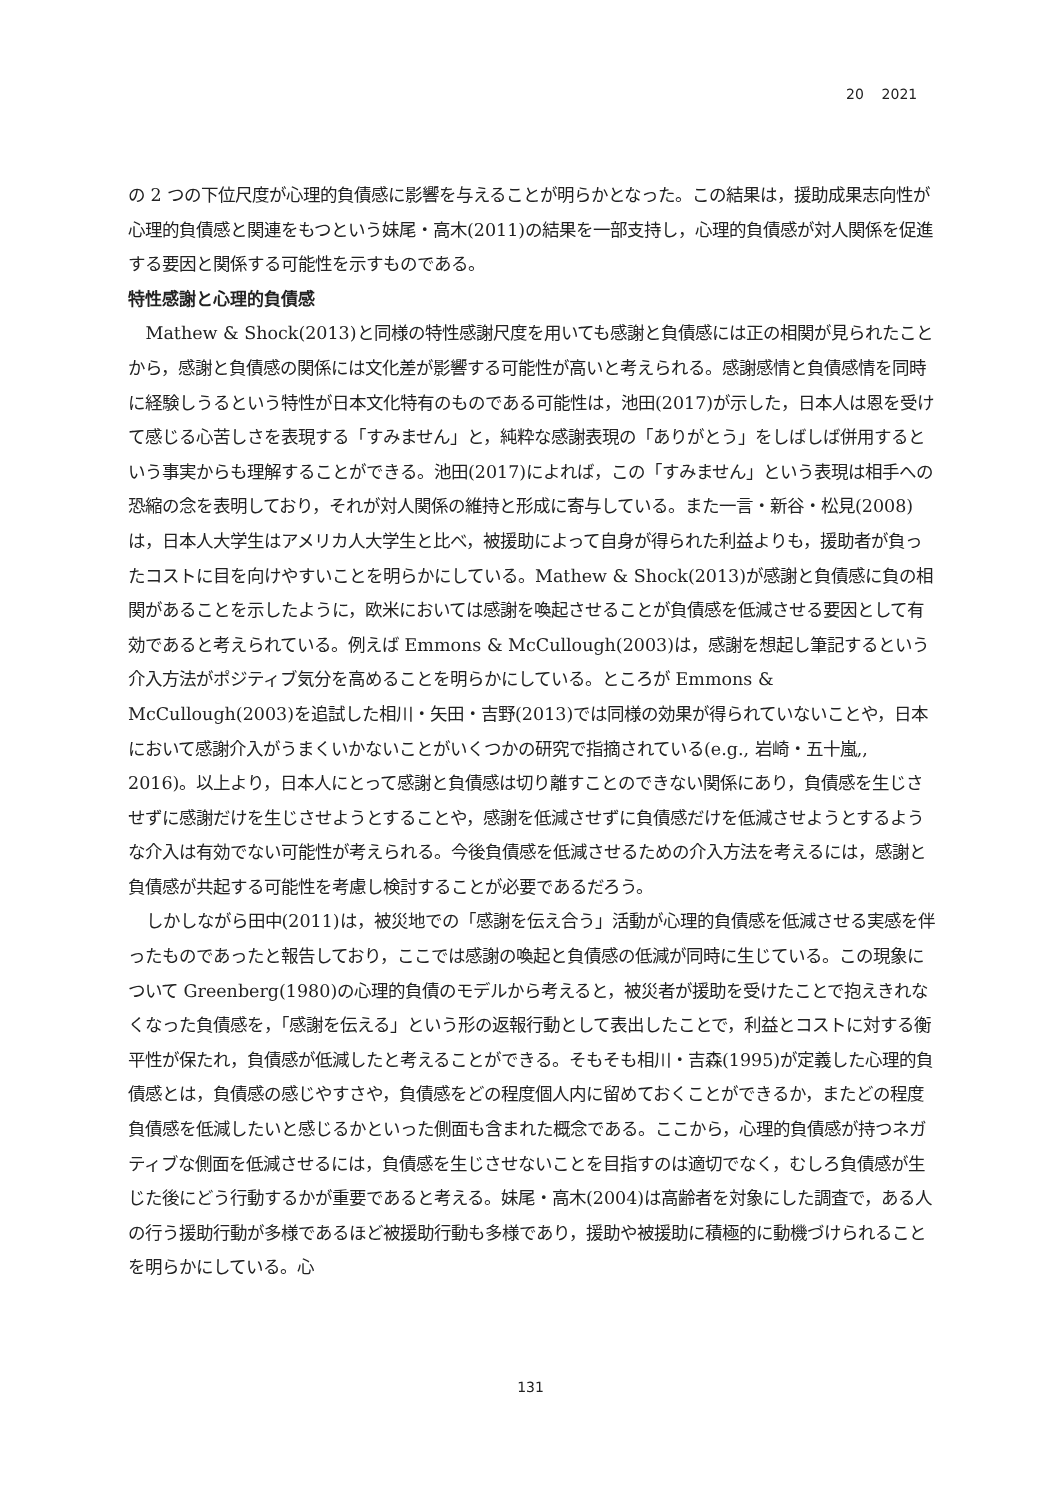20 2021
の 2 つの下位尺度が心理的負債感に影響を与えることが明らかとなった。この結果は，援助成果志向性が心理的負債感と関連をもつという妹尾・高木(2011)の結果を一部支持し，心理的負債感が対人関係を促進する要因と関係する可能性を示すものである。
特性感謝と心理的負債感
Mathew & Shock(2013)と同様の特性感謝尺度を用いても感謝と負債感には正の相関が見られたことから，感謝と負債感の関係には文化差が影響する可能性が高いと考えられる。感謝感情と負債感情を同時に経験しうるという特性が日本文化特有のものである可能性は，池田(2017)が示した，日本人は恩を受けて感じる心苦しさを表現する「すみません」と，純粋な感謝表現の「ありがとう」をしばしば併用するという事実からも理解することができる。池田(2017)によれば，この「すみません」という表現は相手への恐縮の念を表明しており，それが対人関係の維持と形成に寄与している。また一言・新谷・松見(2008)は，日本人大学生はアメリカ人大学生と比べ，被援助によって自身が得られた利益よりも，援助者が負ったコストに目を向けやすいことを明らかにしている。Mathew & Shock(2013)が感謝と負債感に負の相関があることを示したように，欧米においては感謝を喚起させることが負債感を低減させる要因として有効であると考えられている。例えば Emmons & McCullough(2003)は，感謝を想起し筆記するという介入方法がポジティブ気分を高めることを明らかにしている。ところが Emmons & McCullough(2003)を追試した相川・矢田・吉野(2013)では同様の効果が得られていないことや，日本において感謝介入がうまくいかないことがいくつかの研究で指摘されている(e.g., 岩崎・五十嵐,, 2016)。以上より，日本人にとって感謝と負債感は切り離すことのできない関係にあり，負債感を生じさせずに感謝だけを生じさせようとすることや，感謝を低減させずに負債感だけを低減させようとするような介入は有効でない可能性が考えられる。今後負債感を低減させるための介入方法を考えるには，感謝と負債感が共起する可能性を考慮し検討することが必要であるだろう。
しかしながら田中(2011)は，被災地での「感謝を伝え合う」活動が心理的負債感を低減させる実感を伴ったものであったと報告しており，ここでは感謝の喚起と負債感の低減が同時に生じている。この現象について Greenberg(1980)の心理的負債のモデルから考えると，被災者が援助を受けたことで抱えきれなくなった負債感を，「感謝を伝える」という形の返報行動として表出したことで，利益とコストに対する衡平性が保たれ，負債感が低減したと考えることができる。そもそも相川・吉森(1995)が定義した心理的負債感とは，負債感の感じやすさや，負債感をどの程度個人内に留めておくことができるか，またどの程度負債感を低減したいと感じるかといった側面も含まれた概念である。ここから，心理的負債感が持つネガティブな側面を低減させるには，負債感を生じさせないことを目指すのは適切でなく，むしろ負債感が生じた後にどう行動するかが重要であると考える。妹尾・高木(2004)は高齢者を対象にした調査で，ある人の行う援助行動が多様であるほど被援助行動も多様であり，援助や被援助に積極的に動機づけられることを明らかにしている。心
131